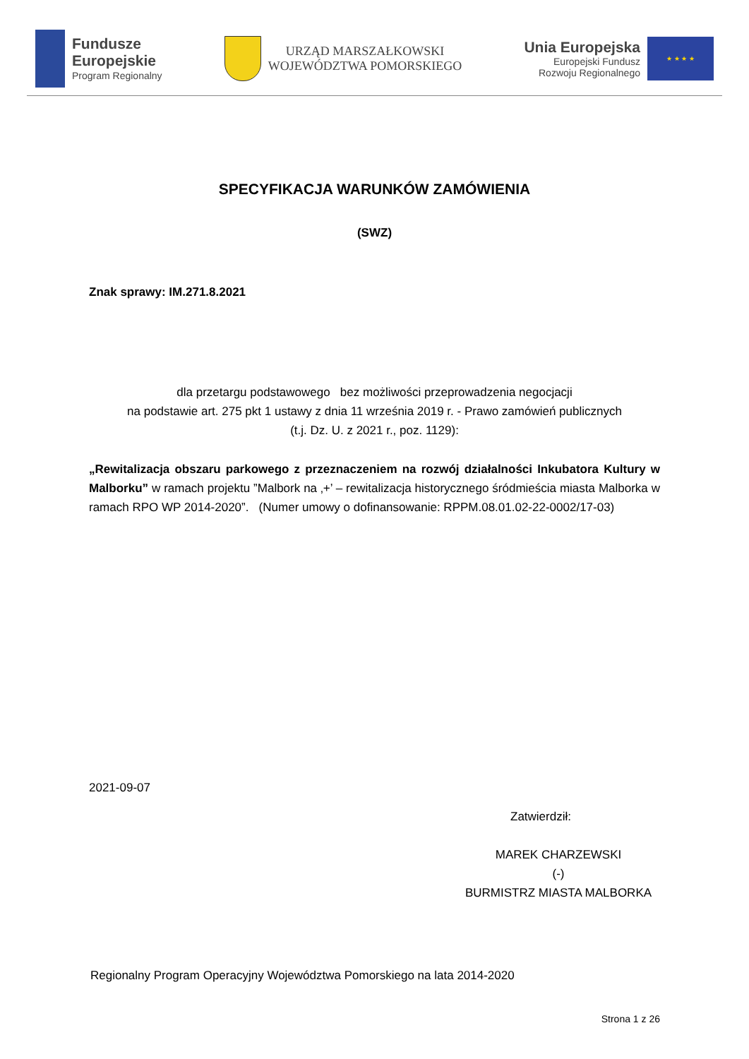Fundusze
Europejskie
Program Regionalny
URZĄD MARSZAŁKOWSKI
WOJEWÓDZTWA POMORSKIEGO
Unia Europejska
Europejski Fundusz
Rozwoju Regionalnego
★ ★ ★ ★
SPECYFIKACJA WARUNKÓW ZAMÓWIENIA
(SWZ)
Znak sprawy: IM.271.8.2021
dla przetargu podstawowego bez możliwości przeprowadzenia negocjacji
na podstawie art. 275 pkt 1 ustawy z dnia 11 września 2019 r. - Prawo zamówień publicznych
(t.j. Dz. U. z 2021 r., poz. 1129):
„Rewitalizacja obszaru parkowego z przeznaczeniem na rozwój działalności Inkubatora Kultury w Malborku” w ramach projektu ”Malbork na ‚+’ – rewitalizacja historycznego śródmieścia miasta Malborka w ramach RPO WP 2014-2020”. (Numer umowy o dofinansowanie: RPPM.08.01.02-22-0002/17-03)
2021-09-07
Zatwierdził:
MAREK CHARZEWSKI
(-)
BURMISTRZ MIASTA MALBORKA
Regionalny Program Operacyjny Województwa Pomorskiego na lata 2014-2020
Strona 1 z 26